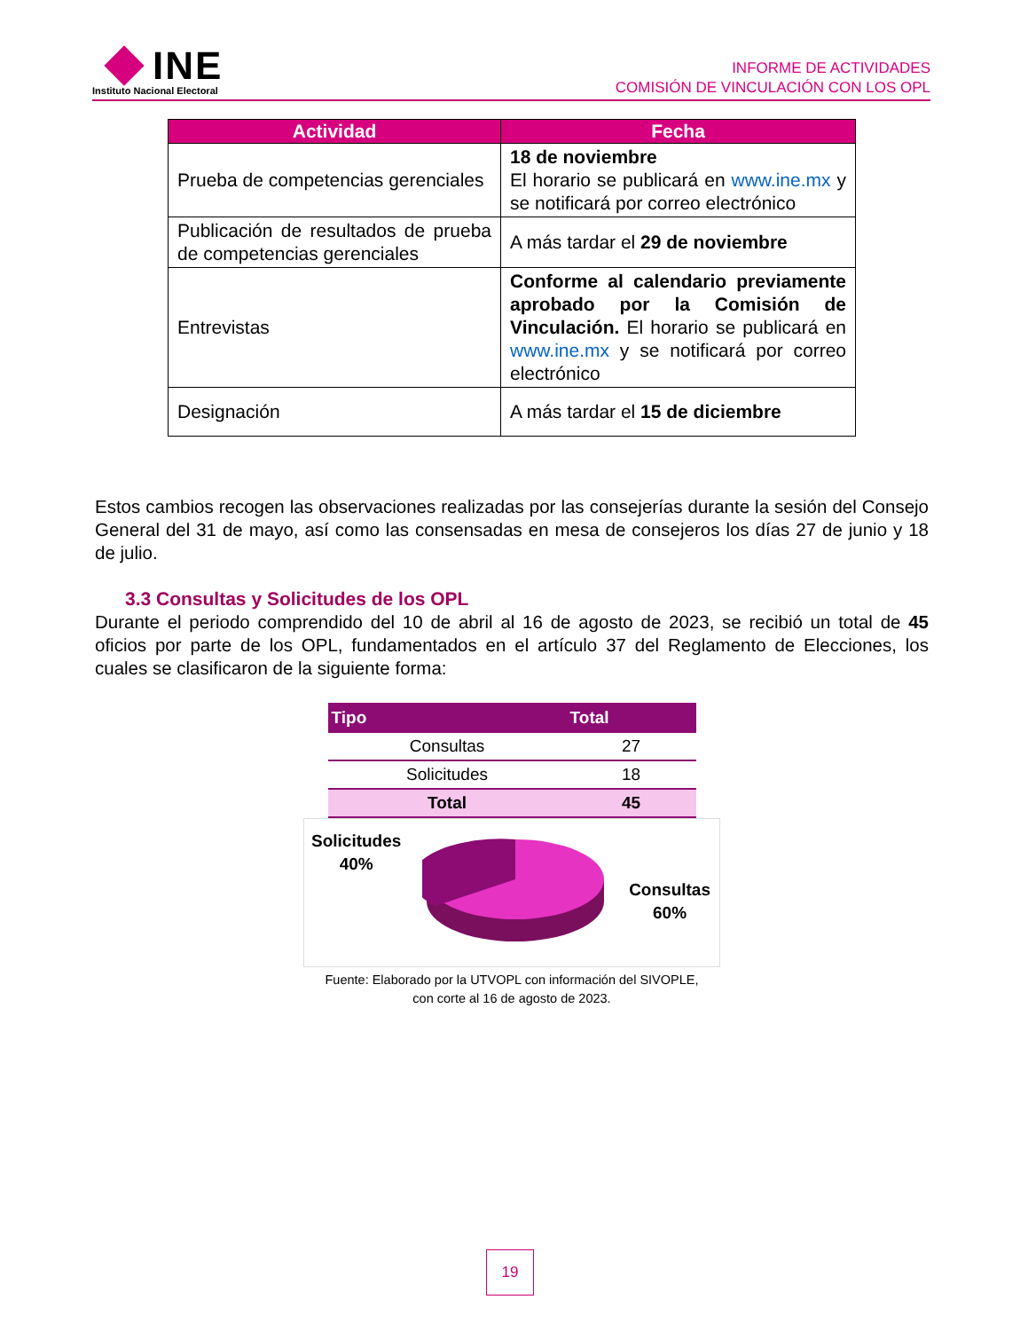INE
Instituto Nacional Electoral
INFORME DE ACTIVIDADES
COMISIÓN DE VINCULACIÓN CON LOS OPL
| Actividad | Fecha |
| --- | --- |
| Prueba de competencias gerenciales | 18 de noviembre El horario se publicará en www.ine.mx y se notificará por correo electrónico |
| Publicación de resultados de prueba de competencias gerenciales | A más tardar el 29 de noviembre |
| Entrevistas | Conforme al calendario previamente aprobado por la Comisión de Vinculación. El horario se publicará en www.ine.mx y se notificará por correo electrónico |
| Designación | A más tardar el 15 de diciembre |
Estos cambios recogen las observaciones realizadas por las consejerías durante la sesión del Consejo General del 31 de mayo, así como las consensadas en mesa de consejeros los días 27 de junio y 18 de julio.
3.3 Consultas y Solicitudes de los OPL
Durante el periodo comprendido del 10 de abril al 16 de agosto de 2023, se recibió un total de 45 oficios por parte de los OPL, fundamentados en el artículo 37 del Reglamento de Elecciones, los cuales se clasificaron de la siguiente forma:
| Tipo | Total |
| --- | --- |
| Consultas | 27 |
| Solicitudes | 18 |
| Total | 45 |
Solicitudes
40%
Consultas
60%
Fuente: Elaborado por la UTVOPL con información del SIVOPLE,
con corte al 16 de agosto de 2023.
19